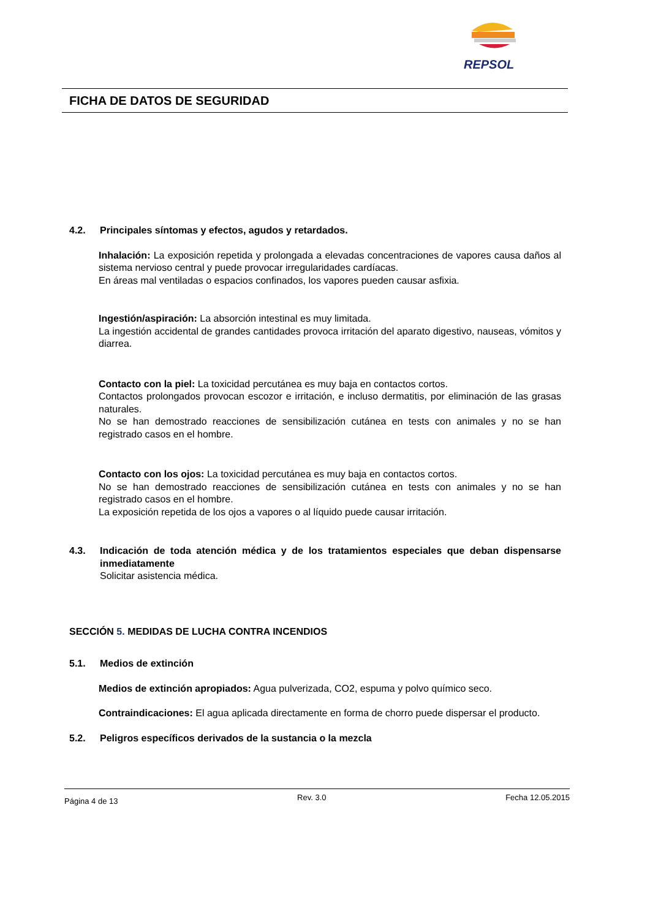REPSOL
FICHA DE DATOS DE SEGURIDAD
4.2. Principales síntomas y efectos, agudos y retardados.
Inhalación: La exposición repetida y prolongada a elevadas concentraciones de vapores causa daños al sistema nervioso central y puede provocar irregularidades cardíacas.
En áreas mal ventiladas o espacios confinados, los vapores pueden causar asfixia.
Ingestión/aspiración: La absorción intestinal es muy limitada.
La ingestión accidental de grandes cantidades provoca irritación del aparato digestivo, nauseas, vómitos y diarrea.
Contacto con la piel: La toxicidad percutánea es muy baja en contactos cortos.
Contactos prolongados provocan escozor e irritación, e incluso dermatitis, por eliminación de las grasas naturales.
No se han demostrado reacciones de sensibilización cutánea en tests con animales y no se han registrado casos en el hombre.
Contacto con los ojos: La toxicidad percutánea es muy baja en contactos cortos.
No se han demostrado reacciones de sensibilización cutánea en tests con animales y no se han registrado casos en el hombre.
La exposición repetida de los ojos a vapores o al líquido puede causar irritación.
4.3. Indicación de toda atención médica y de los tratamientos especiales que deban dispensarse inmediatamente
Solicitar asistencia médica.
SECCIÓN 5. MEDIDAS DE LUCHA CONTRA INCENDIOS
5.1. Medios de extinción
Medios de extinción apropiados: Agua pulverizada, CO2, espuma y polvo químico seco.
Contraindicaciones: El agua aplicada directamente en forma de chorro puede dispersar el producto.
5.2. Peligros específicos derivados de la sustancia o la mezcla
Página 4 de 13 Rev. 3.0 Fecha 12.05.2015